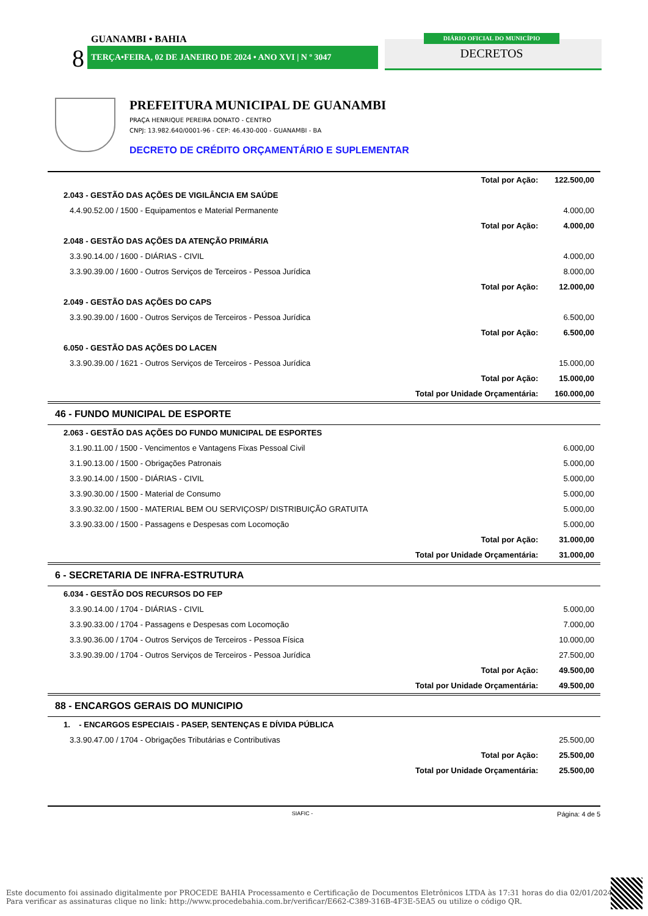GUANAMBI • BAHIA
8 TERÇA•FEIRA, 02 DE JANEIRO DE 2024 • ANO XVI | N º 3047
DIÁRIO OFICIAL DO MUNICÍPIO
DECRETOS
PREFEITURA MUNICIPAL DE GUANAMBI
PRAÇA HENRIQUE PEREIRA DONATO - CENTRO
CNPJ: 13.982.640/0001-96 - CEP: 46.430-000 - GUANAMBI - BA
DECRETO DE CRÉDITO ORÇAMENTÁRIO E SUPLEMENTAR
| | Total por Ação: | 122.500,00 |
| 2.043 - GESTÃO DAS AÇÕES DE VIGILÂNCIA EM SAÚDE | | |
| 4.4.90.52.00 / 1500 - Equipamentos e Material Permanente | | 4.000,00 |
| | Total por Ação: | 4.000,00 |
| 2.048 - GESTÃO DAS AÇÕES DA ATENÇÃO PRIMÁRIA | | |
| 3.3.90.14.00 / 1600 - DIÁRIAS - CIVIL | | 4.000,00 |
| 3.3.90.39.00 / 1600 - Outros Serviços de Terceiros - Pessoa Jurídica | | 8.000,00 |
| | Total por Ação: | 12.000,00 |
| 2.049 - GESTÃO DAS AÇÕES DO CAPS | | |
| 3.3.90.39.00 / 1600 - Outros Serviços de Terceiros - Pessoa Jurídica | | 6.500,00 |
| | Total por Ação: | 6.500,00 |
| 6.050 - GESTÃO DAS AÇÕES DO LACEN | | |
| 3.3.90.39.00 / 1621 - Outros Serviços de Terceiros - Pessoa Jurídica | | 15.000,00 |
| | Total por Ação: | 15.000,00 |
| | Total por Unidade Orçamentária: | 160.000,00 |
| 46 - FUNDO MUNICIPAL DE ESPORTE | | |
| 2.063 - GESTÃO DAS AÇÕES DO FUNDO MUNICIPAL DE ESPORTES | | |
| 3.1.90.11.00 / 1500 - Vencimentos e Vantagens Fixas Pessoal Civil | | 6.000,00 |
| 3.1.90.13.00 / 1500 - Obrigações Patronais | | 5.000,00 |
| 3.3.90.14.00 / 1500 - DIÁRIAS - CIVIL | | 5.000,00 |
| 3.3.90.30.00 / 1500 - Material de Consumo | | 5.000,00 |
| 3.3.90.32.00 / 1500 - MATERIAL BEM OU SERVIÇOSP/ DISTRIBUIÇÃO GRATUITA | | 5.000,00 |
| 3.3.90.33.00 / 1500 - Passagens e Despesas com Locomoção | | 5.000,00 |
| | Total por Ação: | 31.000,00 |
| | Total por Unidade Orçamentária: | 31.000,00 |
| 6 - SECRETARIA DE INFRA-ESTRUTURA | | |
| 6.034 - GESTÃO DOS RECURSOS DO FEP | | |
| 3.3.90.14.00 / 1704 - DIÁRIAS - CIVIL | | 5.000,00 |
| 3.3.90.33.00 / 1704 - Passagens e Despesas com Locomoção | | 7.000,00 |
| 3.3.90.36.00 / 1704 - Outros Serviços de Terceiros - Pessoa Física | | 10.000,00 |
| 3.3.90.39.00 / 1704 - Outros Serviços de Terceiros - Pessoa Jurídica | | 27.500,00 |
| | Total por Ação: | 49.500,00 |
| | Total por Unidade Orçamentária: | 49.500,00 |
| 88 - ENCARGOS GERAIS DO MUNICIPIO | | |
| 1. - ENCARGOS ESPECIAIS - PASEP, SENTENÇAS E DÍVIDA PÚBLICA | | |
| 3.3.90.47.00 / 1704 - Obrigações Tributárias e Contributivas | | 25.500,00 |
| | Total por Ação: | 25.500,00 |
| | Total por Unidade Orçamentária: | 25.500,00 |
SIAFIC - Página: 4 de 5
Este documento foi assinado digitalmente por PROCEDE BAHIA Processamento e Certificação de Documentos Eletrônicos LTDA às 17:31 horas do dia 02/01/2024.
Para verificar as assinaturas clique no link: http://www.procedebahia.com.br/verificar/E662-C389-316B-4F3E-5EA5 ou utilize o código QR.